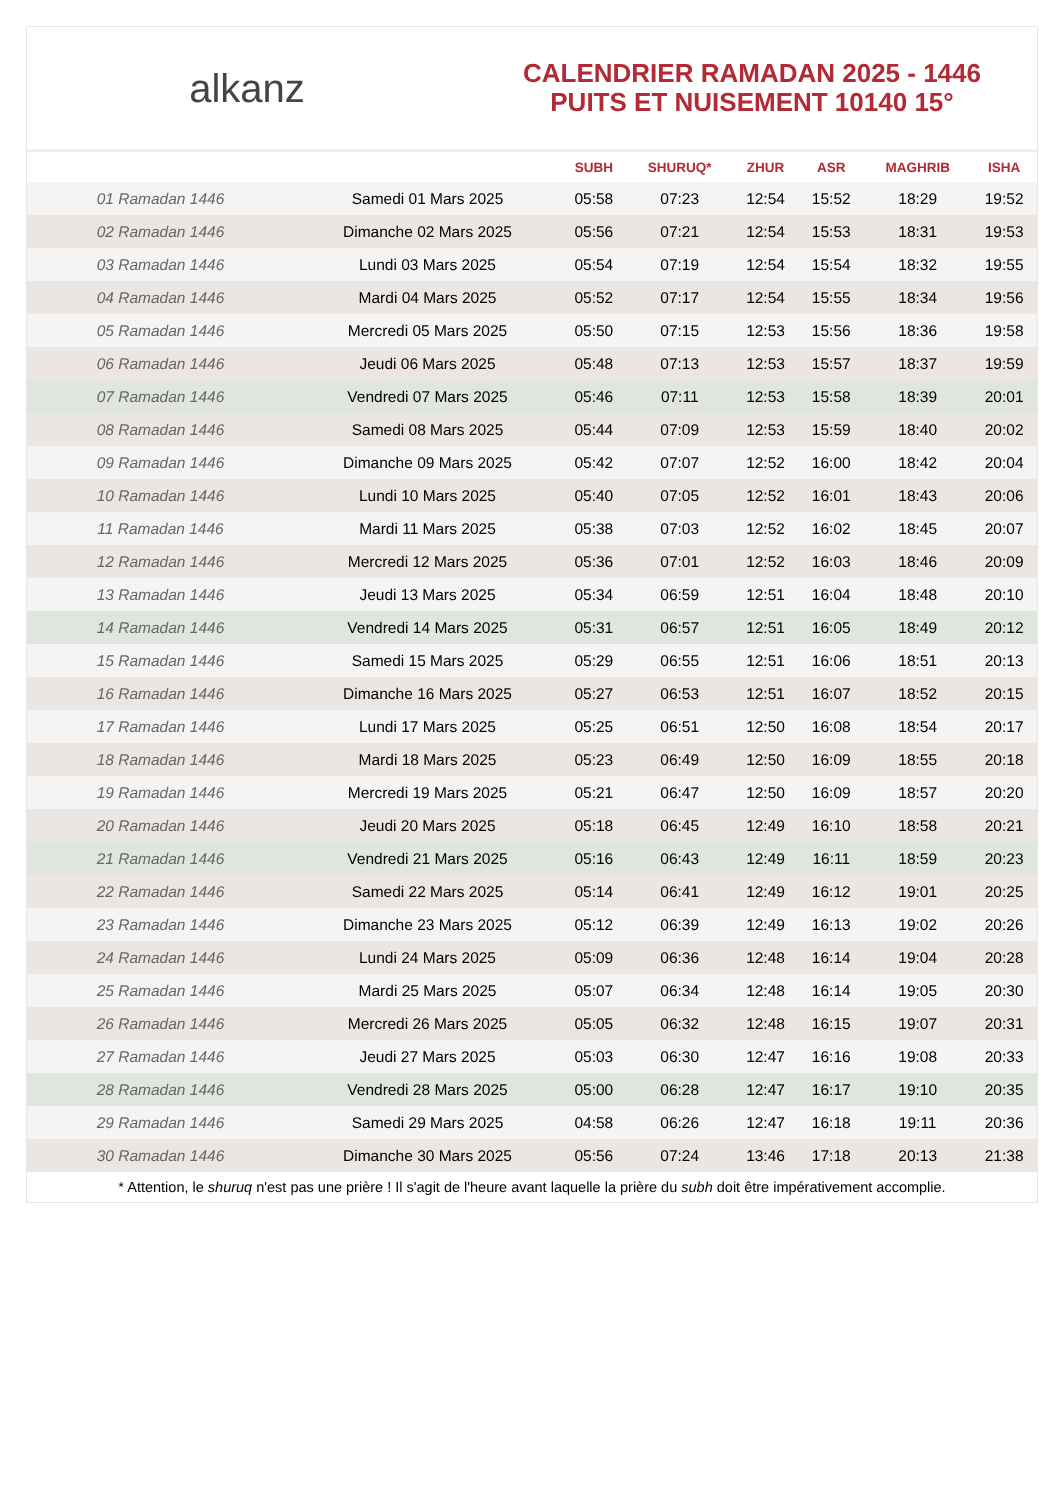alkanz
CALENDRIER RAMADAN 2025 - 1446
PUITS ET NUISEMENT 10140 15°
| | | SUBH | SHURUQ* | ZHUR | ASR | MAGHRIB | ISHA |
| --- | --- | --- | --- | --- | --- | --- | --- |
| 01 Ramadan 1446 | Samedi 01 Mars 2025 | 05:58 | 07:23 | 12:54 | 15:52 | 18:29 | 19:52 |
| 02 Ramadan 1446 | Dimanche 02 Mars 2025 | 05:56 | 07:21 | 12:54 | 15:53 | 18:31 | 19:53 |
| 03 Ramadan 1446 | Lundi 03 Mars 2025 | 05:54 | 07:19 | 12:54 | 15:54 | 18:32 | 19:55 |
| 04 Ramadan 1446 | Mardi 04 Mars 2025 | 05:52 | 07:17 | 12:54 | 15:55 | 18:34 | 19:56 |
| 05 Ramadan 1446 | Mercredi 05 Mars 2025 | 05:50 | 07:15 | 12:53 | 15:56 | 18:36 | 19:58 |
| 06 Ramadan 1446 | Jeudi 06 Mars 2025 | 05:48 | 07:13 | 12:53 | 15:57 | 18:37 | 19:59 |
| 07 Ramadan 1446 | Vendredi 07 Mars 2025 | 05:46 | 07:11 | 12:53 | 15:58 | 18:39 | 20:01 |
| 08 Ramadan 1446 | Samedi 08 Mars 2025 | 05:44 | 07:09 | 12:53 | 15:59 | 18:40 | 20:02 |
| 09 Ramadan 1446 | Dimanche 09 Mars 2025 | 05:42 | 07:07 | 12:52 | 16:00 | 18:42 | 20:04 |
| 10 Ramadan 1446 | Lundi 10 Mars 2025 | 05:40 | 07:05 | 12:52 | 16:01 | 18:43 | 20:06 |
| 11 Ramadan 1446 | Mardi 11 Mars 2025 | 05:38 | 07:03 | 12:52 | 16:02 | 18:45 | 20:07 |
| 12 Ramadan 1446 | Mercredi 12 Mars 2025 | 05:36 | 07:01 | 12:52 | 16:03 | 18:46 | 20:09 |
| 13 Ramadan 1446 | Jeudi 13 Mars 2025 | 05:34 | 06:59 | 12:51 | 16:04 | 18:48 | 20:10 |
| 14 Ramadan 1446 | Vendredi 14 Mars 2025 | 05:31 | 06:57 | 12:51 | 16:05 | 18:49 | 20:12 |
| 15 Ramadan 1446 | Samedi 15 Mars 2025 | 05:29 | 06:55 | 12:51 | 16:06 | 18:51 | 20:13 |
| 16 Ramadan 1446 | Dimanche 16 Mars 2025 | 05:27 | 06:53 | 12:51 | 16:07 | 18:52 | 20:15 |
| 17 Ramadan 1446 | Lundi 17 Mars 2025 | 05:25 | 06:51 | 12:50 | 16:08 | 18:54 | 20:17 |
| 18 Ramadan 1446 | Mardi 18 Mars 2025 | 05:23 | 06:49 | 12:50 | 16:09 | 18:55 | 20:18 |
| 19 Ramadan 1446 | Mercredi 19 Mars 2025 | 05:21 | 06:47 | 12:50 | 16:09 | 18:57 | 20:20 |
| 20 Ramadan 1446 | Jeudi 20 Mars 2025 | 05:18 | 06:45 | 12:49 | 16:10 | 18:58 | 20:21 |
| 21 Ramadan 1446 | Vendredi 21 Mars 2025 | 05:16 | 06:43 | 12:49 | 16:11 | 18:59 | 20:23 |
| 22 Ramadan 1446 | Samedi 22 Mars 2025 | 05:14 | 06:41 | 12:49 | 16:12 | 19:01 | 20:25 |
| 23 Ramadan 1446 | Dimanche 23 Mars 2025 | 05:12 | 06:39 | 12:49 | 16:13 | 19:02 | 20:26 |
| 24 Ramadan 1446 | Lundi 24 Mars 2025 | 05:09 | 06:36 | 12:48 | 16:14 | 19:04 | 20:28 |
| 25 Ramadan 1446 | Mardi 25 Mars 2025 | 05:07 | 06:34 | 12:48 | 16:14 | 19:05 | 20:30 |
| 26 Ramadan 1446 | Mercredi 26 Mars 2025 | 05:05 | 06:32 | 12:48 | 16:15 | 19:07 | 20:31 |
| 27 Ramadan 1446 | Jeudi 27 Mars 2025 | 05:03 | 06:30 | 12:47 | 16:16 | 19:08 | 20:33 |
| 28 Ramadan 1446 | Vendredi 28 Mars 2025 | 05:00 | 06:28 | 12:47 | 16:17 | 19:10 | 20:35 |
| 29 Ramadan 1446 | Samedi 29 Mars 2025 | 04:58 | 06:26 | 12:47 | 16:18 | 19:11 | 20:36 |
| 30 Ramadan 1446 | Dimanche 30 Mars 2025 | 05:56 | 07:24 | 13:46 | 17:18 | 20:13 | 21:38 |
* Attention, le shuruq n'est pas une prière ! Il s'agit de l'heure avant laquelle la prière du subh doit être impérativement accomplie.